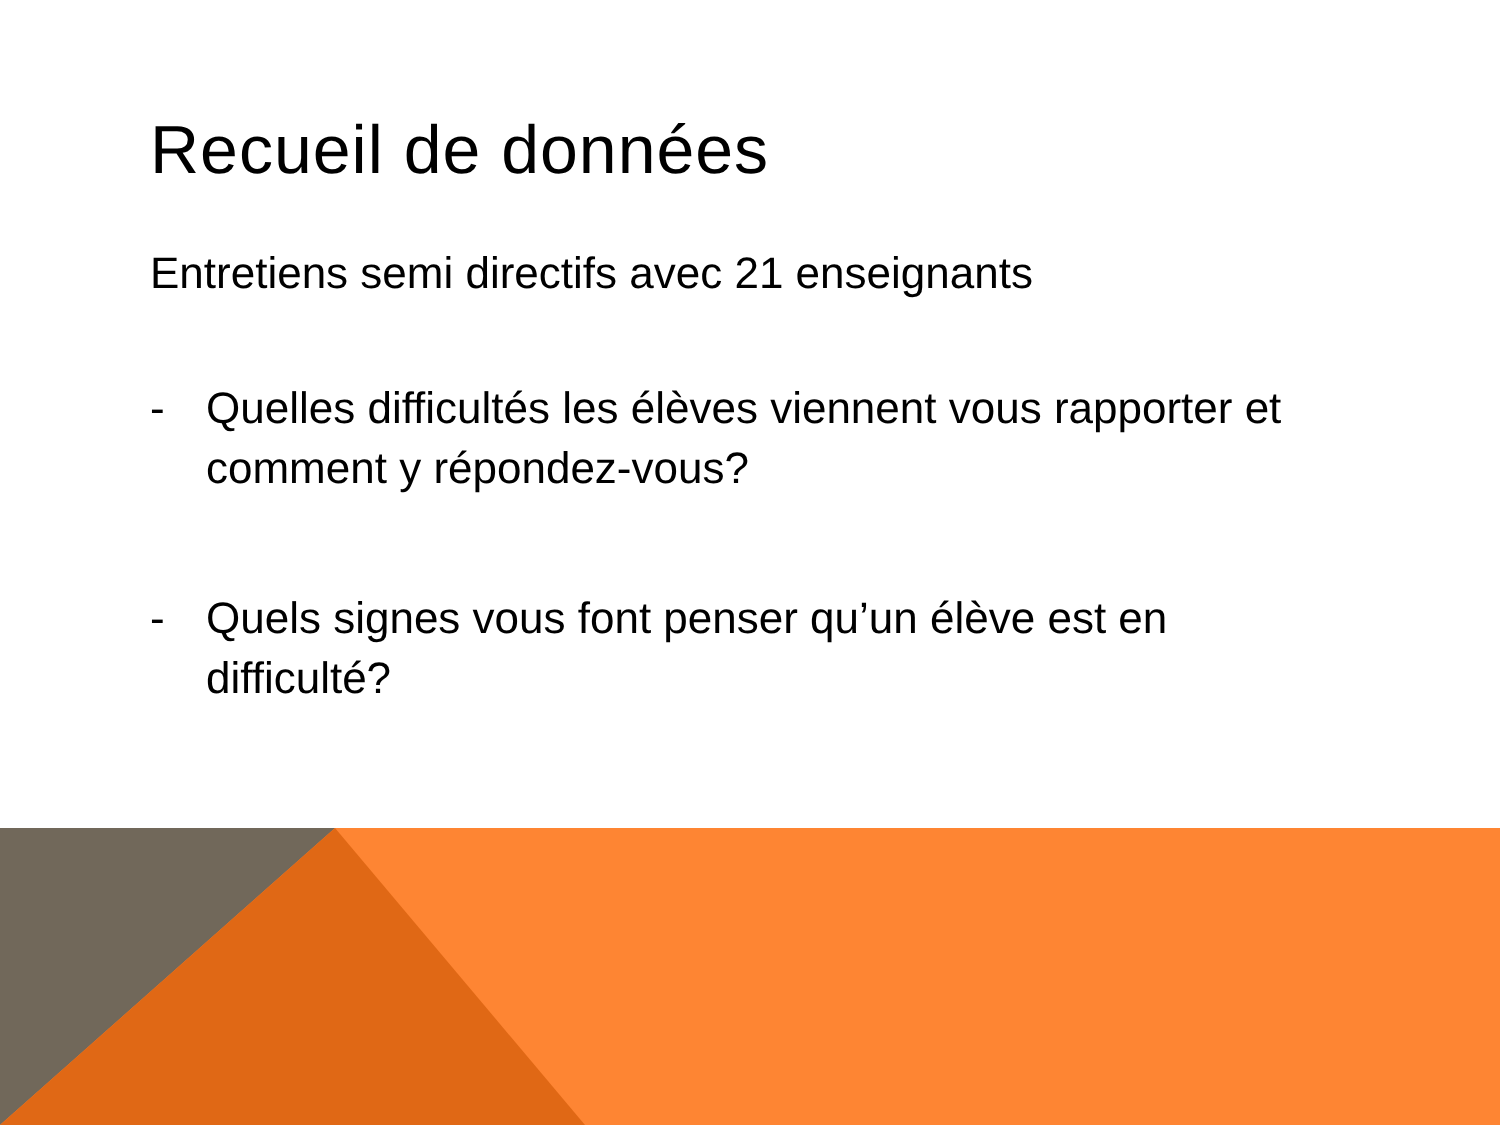Recueil de données
Entretiens semi directifs avec 21 enseignants
- Quelles difficultés les élèves viennent vous rapporter et comment y répondez-vous?
- Quels signes vous font penser qu’un élève est en difficulté?